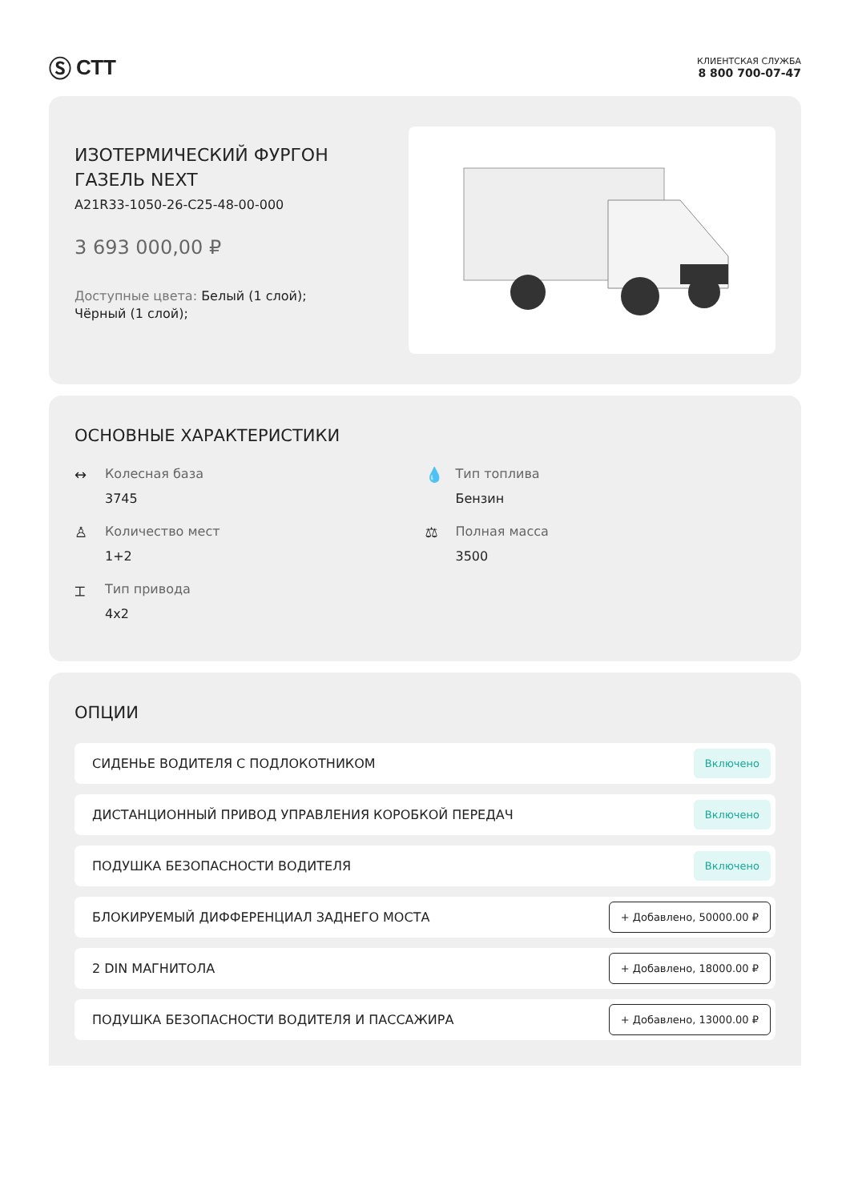Ⓢ СТТ
КЛИЕНТСКАЯ СЛУЖБА
8 800 700-07-47
ИЗОТЕРМИЧЕСКИЙ ФУРГОН
ГАЗЕЛЬ NEXT
A21R33-1050-26-C25-48-00-000
3 693 000,00 ₽
Доступные цвета: Белый (1 слой);
Чёрный (1 слой);
ОСНОВНЫЕ ХАРАКТЕРИСТИКИ
↔ Колесная база
3745
💧 Тип топлива
Бензин
♙ Количество мест
1+2
⚖ Полная масса
3500
⌶ Тип привода
4x2
ОПЦИИ
СИДЕНЬЕ ВОДИТЕЛЯ С ПОДЛОКОТНИКОМ Включено
ДИСТАНЦИОННЫЙ ПРИВОД УПРАВЛЕНИЯ КОРОБКОЙ ПЕРЕДАЧ Включено
ПОДУШКА БЕЗОПАСНОСТИ ВОДИТЕЛЯ Включено
БЛОКИРУЕМЫЙ ДИФФЕРЕНЦИАЛ ЗАДНЕГО МОСТА + Добавлено, 50000.00 ₽
2 DIN МАГНИТОЛА + Добавлено, 18000.00 ₽
ПОДУШКА БЕЗОПАСНОСТИ ВОДИТЕЛЯ И ПАССАЖИРА + Добавлено, 13000.00 ₽